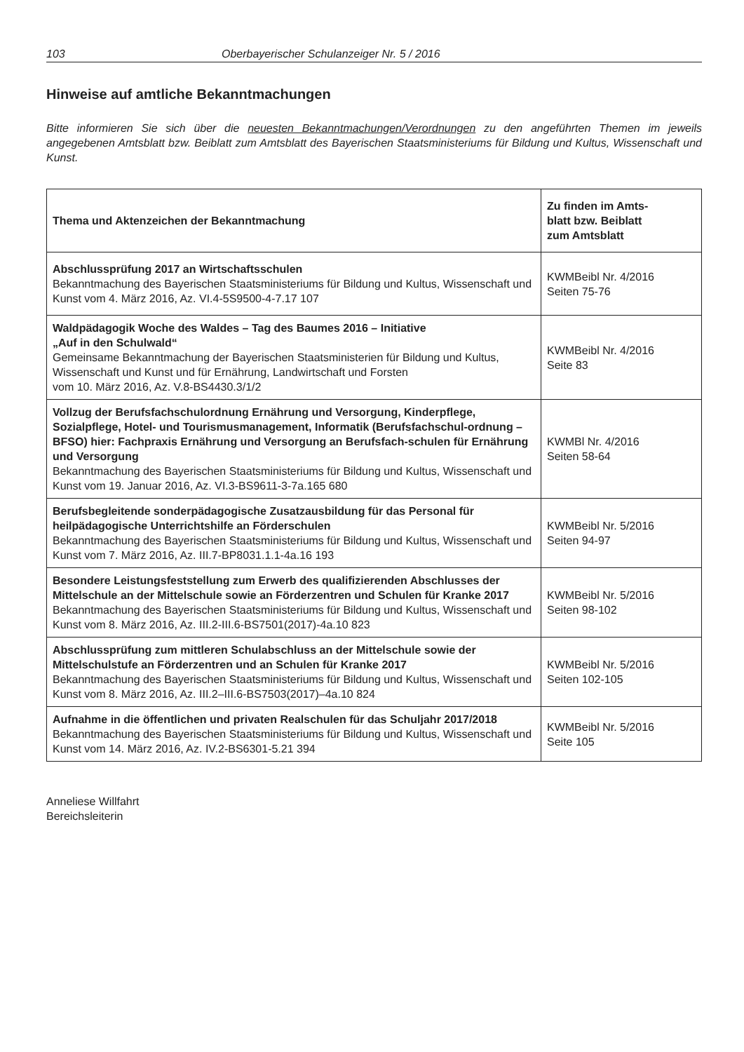103 Oberbayerischer Schulanzeiger Nr. 5 / 2016
Hinweise auf amtliche Bekanntmachungen
Bitte informieren Sie sich über die neuesten Bekanntmachungen/Verordnungen zu den angeführten Themen im jeweils angegebenen Amtsblatt bzw. Beiblatt zum Amtsblatt des Bayerischen Staatsministeriums für Bildung und Kultus, Wissenschaft und Kunst.
| Thema und Aktenzeichen der Bekanntmachung | Zu finden im Amts- blatt bzw. Beiblatt zum Amtsblatt |
| --- | --- |
| Abschlussprüfung 2017 an Wirtschaftsschulen Bekanntmachung des Bayerischen Staatsministeriums für Bildung und Kultus, Wissenschaft und Kunst vom 4. März 2016, Az. VI.4-5S9500-4-7.17 107 | KWMBeibl Nr. 4/2016 Seiten 75-76 |
| Waldpädagogik Woche des Waldes – Tag des Baumes 2016 – Initiative „Auf in den Schulwald“ Gemeinsame Bekanntmachung der Bayerischen Staatsministerien für Bildung und Kultus, Wissenschaft und Kunst und für Ernährung, Landwirtschaft und Forsten vom 10. März 2016, Az. V.8-BS4430.3/1/2 | KWMBeibl Nr. 4/2016 Seite 83 |
| Vollzug der Berufsfachschulordnung Ernährung und Versorgung, Kinderpflege, Sozialpflege, Hotel- und Tourismusmanagement, Informatik (Berufsfachschul-ordnung – BFSO) hier: Fachpraxis Ernährung und Versorgung an Berufsfach-schulen für Ernährung und Versorgung Bekanntmachung des Bayerischen Staatsministeriums für Bildung und Kultus, Wissenschaft und Kunst vom 19. Januar 2016, Az. VI.3-BS9611-3-7a.165 680 | KWMBl Nr. 4/2016 Seiten 58-64 |
| Berufsbegleitende sonderpädagogische Zusatzausbildung für das Personal für heilpädagogische Unterrichtshilfe an Förderschulen Bekanntmachung des Bayerischen Staatsministeriums für Bildung und Kultus, Wissenschaft und Kunst vom 7. März 2016, Az. III.7-BP8031.1.1-4a.16 193 | KWMBeibl Nr. 5/2016 Seiten 94-97 |
| Besondere Leistungsfeststellung zum Erwerb des qualifizierenden Abschlusses der Mittelschule an der Mittelschule sowie an Förderzentren und Schulen für Kranke 2017 Bekanntmachung des Bayerischen Staatsministeriums für Bildung und Kultus, Wissenschaft und Kunst vom 8. März 2016, Az. III.2-III.6-BS7501(2017)-4a.10 823 | KWMBeibl Nr. 5/2016 Seiten 98-102 |
| Abschlussprüfung zum mittleren Schulabschluss an der Mittelschule sowie der Mittelschulstufe an Förderzentren und an Schulen für Kranke 2017 Bekanntmachung des Bayerischen Staatsministeriums für Bildung und Kultus, Wissenschaft und Kunst vom 8. März 2016, Az. III.2–III.6-BS7503(2017)–4a.10 824 | KWMBeibl Nr. 5/2016 Seiten 102-105 |
| Aufnahme in die öffentlichen und privaten Realschulen für das Schuljahr 2017/2018 Bekanntmachung des Bayerischen Staatsministeriums für Bildung und Kultus, Wissenschaft und Kunst vom 14. März 2016, Az. IV.2-BS6301-5.21 394 | KWMBeibl Nr. 5/2016 Seite 105 |
Anneliese Willfahrt
Bereichsleiterin